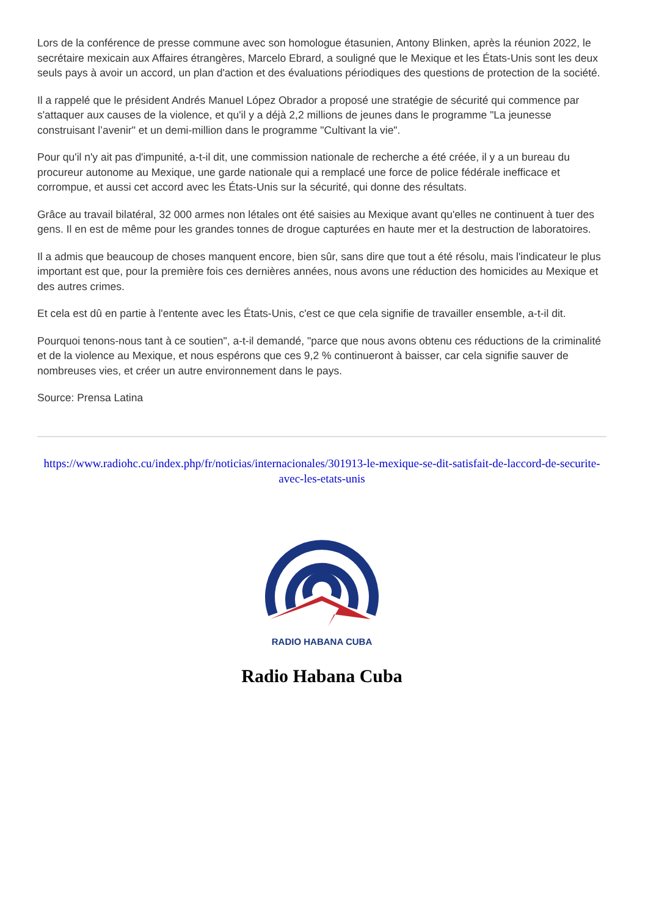Lors de la conférence de presse commune avec son homologue étasunien, Antony Blinken, après la réunion 2022, le secrétaire mexicain aux Affaires étrangères, Marcelo Ebrard, a souligné que le Mexique et les États-Unis sont les deux seuls pays à avoir un accord, un plan d'action et des évaluations périodiques des questions de protection de la société.
Il a rappelé que le président Andrés Manuel López Obrador a proposé une stratégie de sécurité qui commence par s'attaquer aux causes de la violence, et qu'il y a déjà 2,2 millions de jeunes dans le programme "La jeunesse construisant l’avenir" et un demi-million dans le programme "Cultivant la vie".
Pour qu'il n'y ait pas d'impunité, a-t-il dit, une commission nationale de recherche a été créée, il y a un bureau du procureur autonome au Mexique, une garde nationale qui a remplacé une force de police fédérale inefficace et corrompue, et aussi cet accord avec les États-Unis sur la sécurité, qui donne des résultats.
Grâce au travail bilatéral, 32 000 armes non létales ont été saisies au Mexique avant qu'elles ne continuent à tuer des gens. Il en est de même pour les grandes tonnes de drogue capturées en haute mer et la destruction de laboratoires.
Il a admis que beaucoup de choses manquent encore, bien sûr, sans dire que tout a été résolu, mais l'indicateur le plus important est que, pour la première fois ces dernières années, nous avons une réduction des homicides au Mexique et des autres crimes.
Et cela est dû en partie à l'entente avec les États-Unis, c'est ce que cela signifie de travailler ensemble, a-t-il dit.
Pourquoi tenons-nous tant à ce soutien", a-t-il demandé, "parce que nous avons obtenu ces réductions de la criminalité et de la violence au Mexique, et nous espérons que ces 9,2 % continueront à baisser, car cela signifie sauver de nombreuses vies, et créer un autre environnement dans le pays.
Source: Prensa Latina
https://www.radiohc.cu/index.php/fr/noticias/internacionales/301913-le-mexique-se-dit-satisfait-de-laccord-de-securite-avec-les-etats-unis
RADIO HABANA CUBA
Radio Habana Cuba